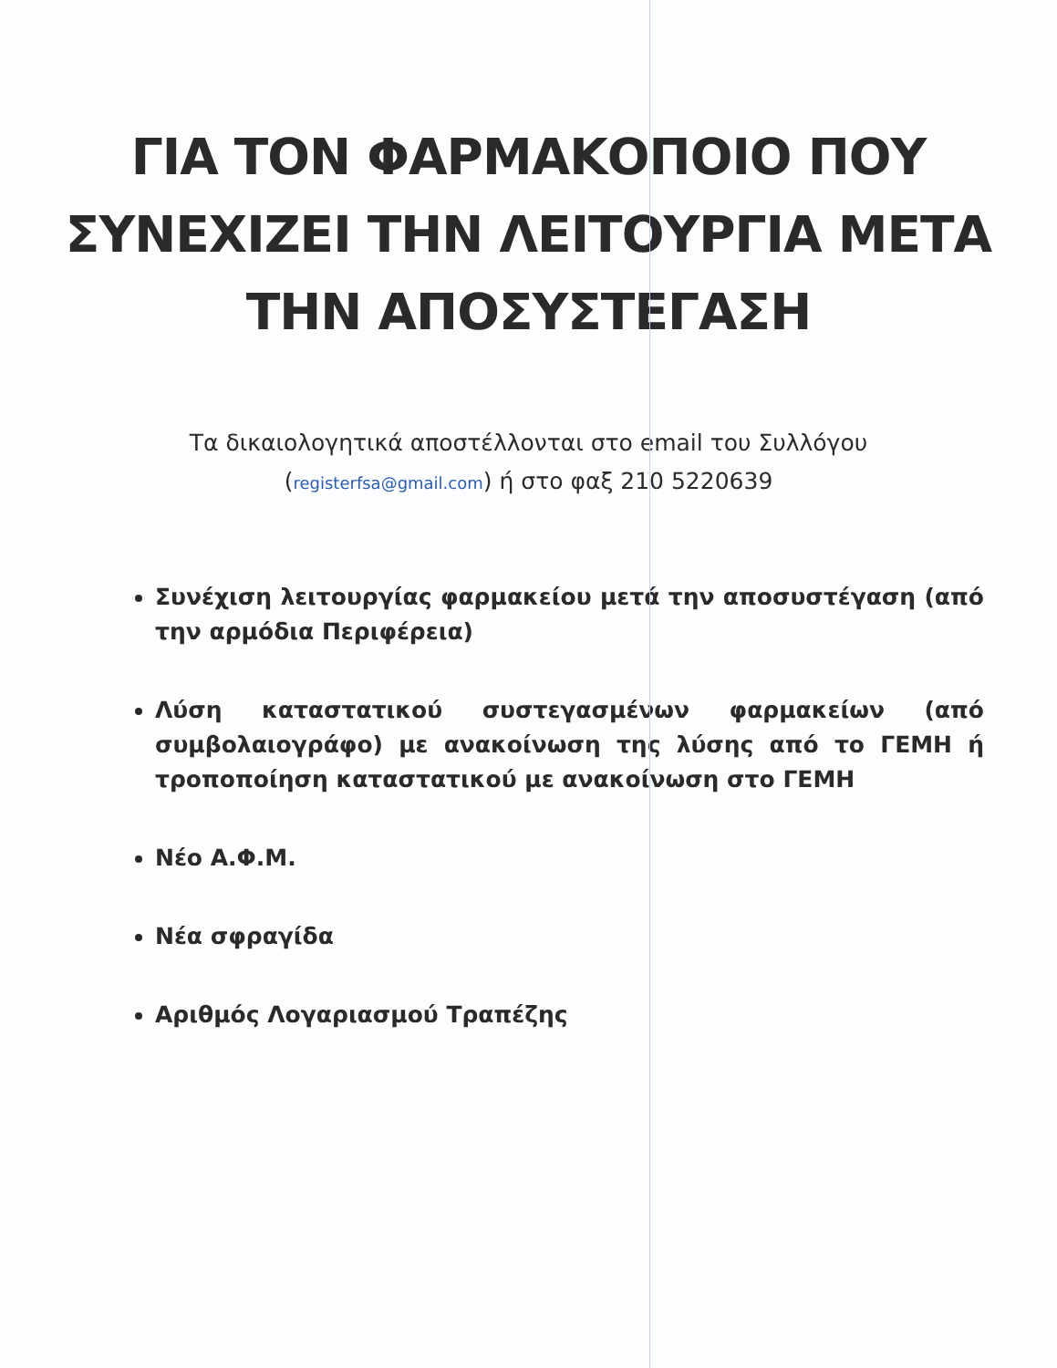ΓΙΑ ΤΟΝ ΦΑΡΜΑΚΟΠΟΙΟ ΠΟΥ
ΣΥΝΕΧΙΖΕΙ ΤΗΝ ΛΕΙΤΟΥΡΓΙΑ ΜΕΤΑ
ΤΗΝ ΑΠΟΣΥΣΤΕΓΑΣΗ
Τα δικαιολογητικά αποστέλλονται στο email του Συλλόγου
(registerfsa@gmail.com) ή στο φαξ 210 5220639
Συνέχιση λειτουργίας φαρμακείου μετά την αποσυστέγαση (από την αρμόδια Περιφέρεια)
Λύση καταστατικού συστεγασμένων φαρμακείων (από συμβολαιογράφο) με ανακοίνωση της λύσης από το ΓΕΜΗ ή τροποποίηση καταστατικού με ανακοίνωση στο ΓΕΜΗ
Νέο Α.Φ.Μ.
Νέα σφραγίδα
Αριθμός Λογαριασμού Τραπέζης